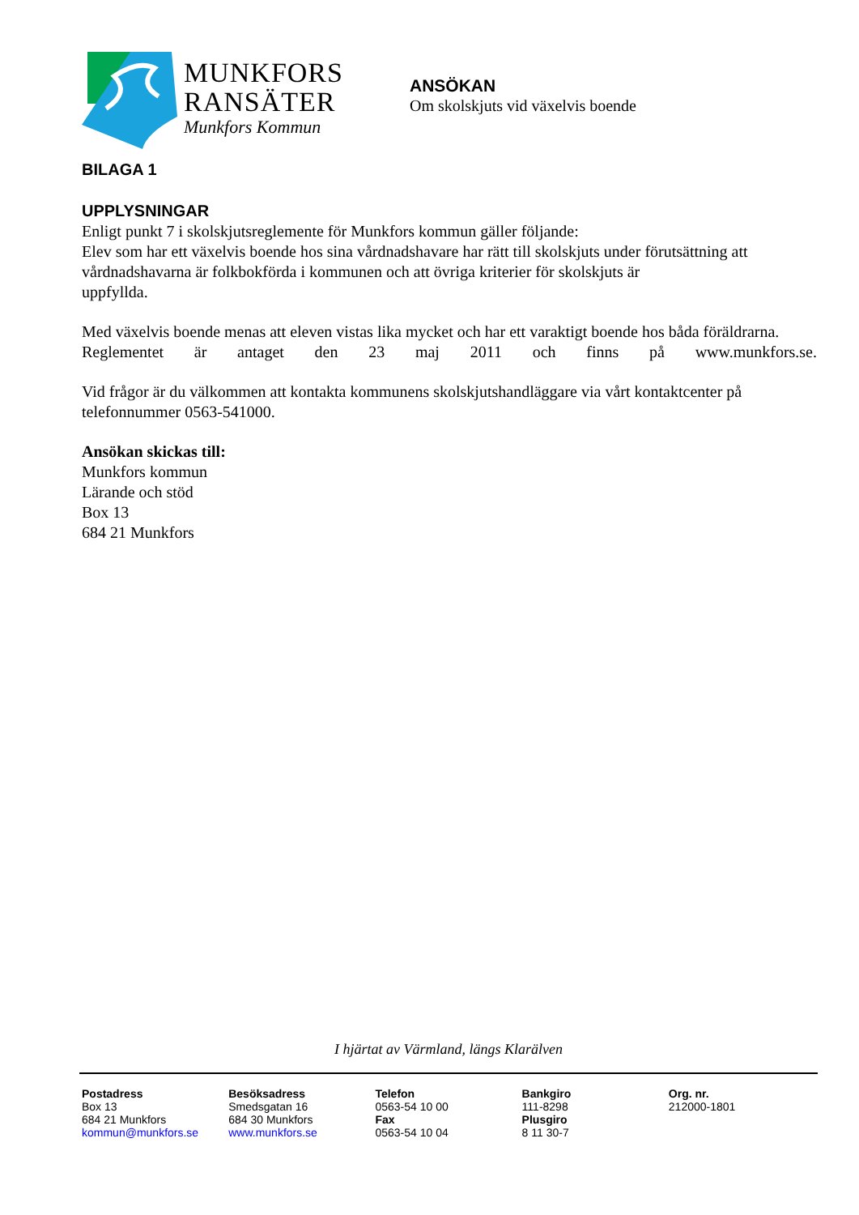MUNKFORS
RANSÄTER
Munkfors Kommun
ANSÖKAN
Om skolskjuts vid växelvis boende
BILAGA 1
UPPLYSNINGAR
Enligt punkt 7 i skolskjutsreglemente för Munkfors kommun gäller följande:
Elev som har ett växelvis boende hos sina vårdnadshavare har rätt till skolskjuts under förutsättning att vårdnadshavarna är folkbokförda i kommunen och att övriga kriterier för skolskjuts är
uppfyllda.
Med växelvis boende menas att eleven vistas lika mycket och har ett varaktigt boende hos båda föräldrarna.
Reglementet är antaget den 23 maj 2011 och finns på www.munkfors.se.
Vid frågor är du välkommen att kontakta kommunens skolskjutshandläggare via vårt kontaktcenter på telefonnummer 0563-541000.
Ansökan skickas till:
Munkfors kommun
Lärande och stöd
Box 13
684 21 Munkfors
I hjärtat av Värmland, längs Klarälven
Postadress
Box 13
684 21 Munkfors
kommun@munkfors.se
Besöksadress
Smedsgatan 16
684 30 Munkfors
www.munkfors.se
Telefon
0563-54 10 00
Fax
0563-54 10 04
Bankgiro
111-8298
Plusgiro
8 11 30-7
Org. nr.
212000-1801